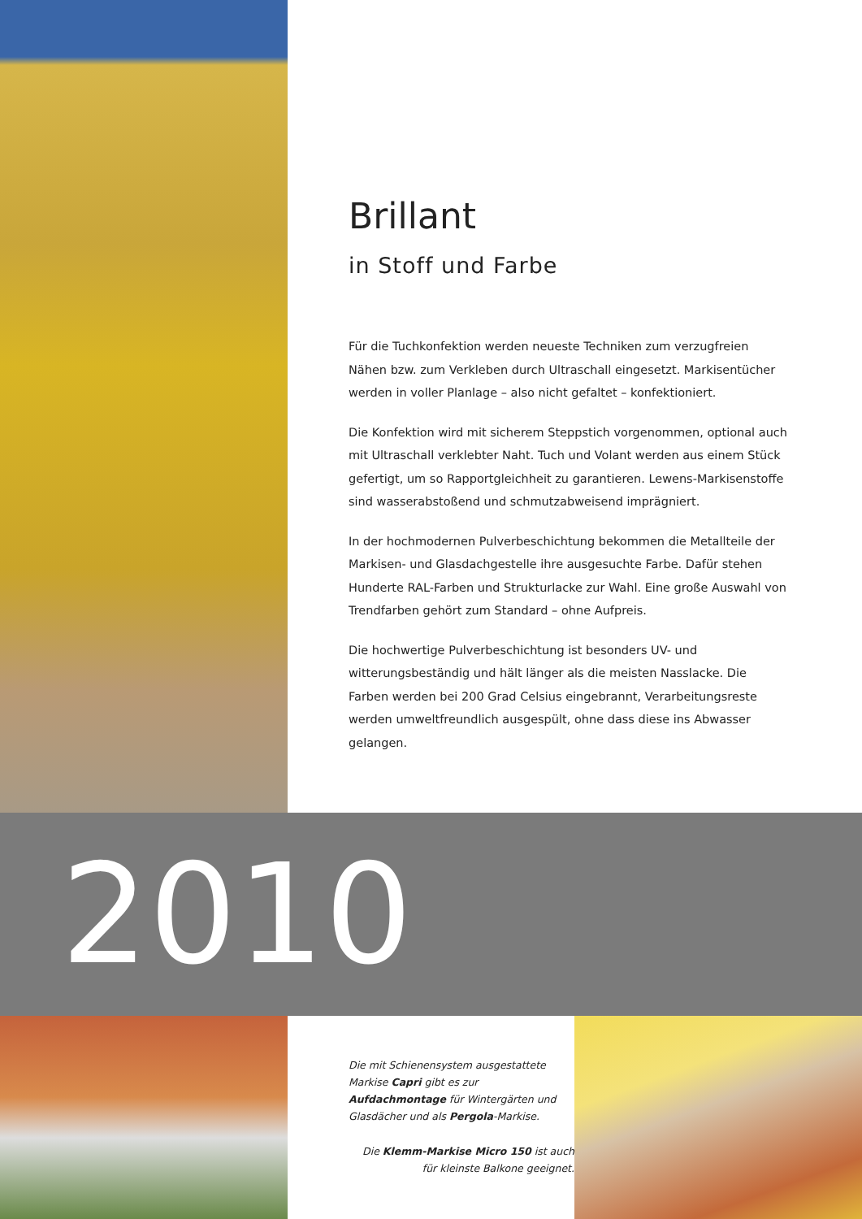Brillant
in Stoff und Farbe
Für die Tuchkonfektion werden neueste Techniken zum verzugfreien Nähen bzw. zum Verkleben durch Ultraschall eingesetzt. Markisentücher werden in voller Planlage – also nicht gefaltet – konfektioniert.
Die Konfektion wird mit sicherem Steppstich vorgenommen, optional auch mit Ultraschall verklebter Naht. Tuch und Volant werden aus einem Stück gefertigt, um so Rapportgleichheit zu garantieren. Lewens-Markisenstoffe sind wasserabstoßend und schmutzabweisend imprägniert.
In der hochmodernen Pulverbeschichtung bekommen die Metallteile der Markisen- und Glasdachgestelle ihre ausgesuchte Farbe. Dafür stehen Hunderte RAL-Farben und Strukturlacke zur Wahl. Eine große Auswahl von Trendfarben gehört zum Standard – ohne Aufpreis.
Die hochwertige Pulverbeschichtung ist besonders UV- und witterungsbeständig und hält länger als die meisten Nasslacke. Die Farben werden bei 200 Grad Celsius eingebrannt, Verarbeitungsreste werden umweltfreundlich ausgespült, ohne dass diese ins Abwasser gelangen.
2010
Die mit Schienensystem ausgestattete Markise Capri gibt es zur Aufdachmontage für Wintergärten und Glasdächer und als Pergola-Markise.
Die Klemm-Markise Micro 150 ist auch für kleinste Balkone geeignet.